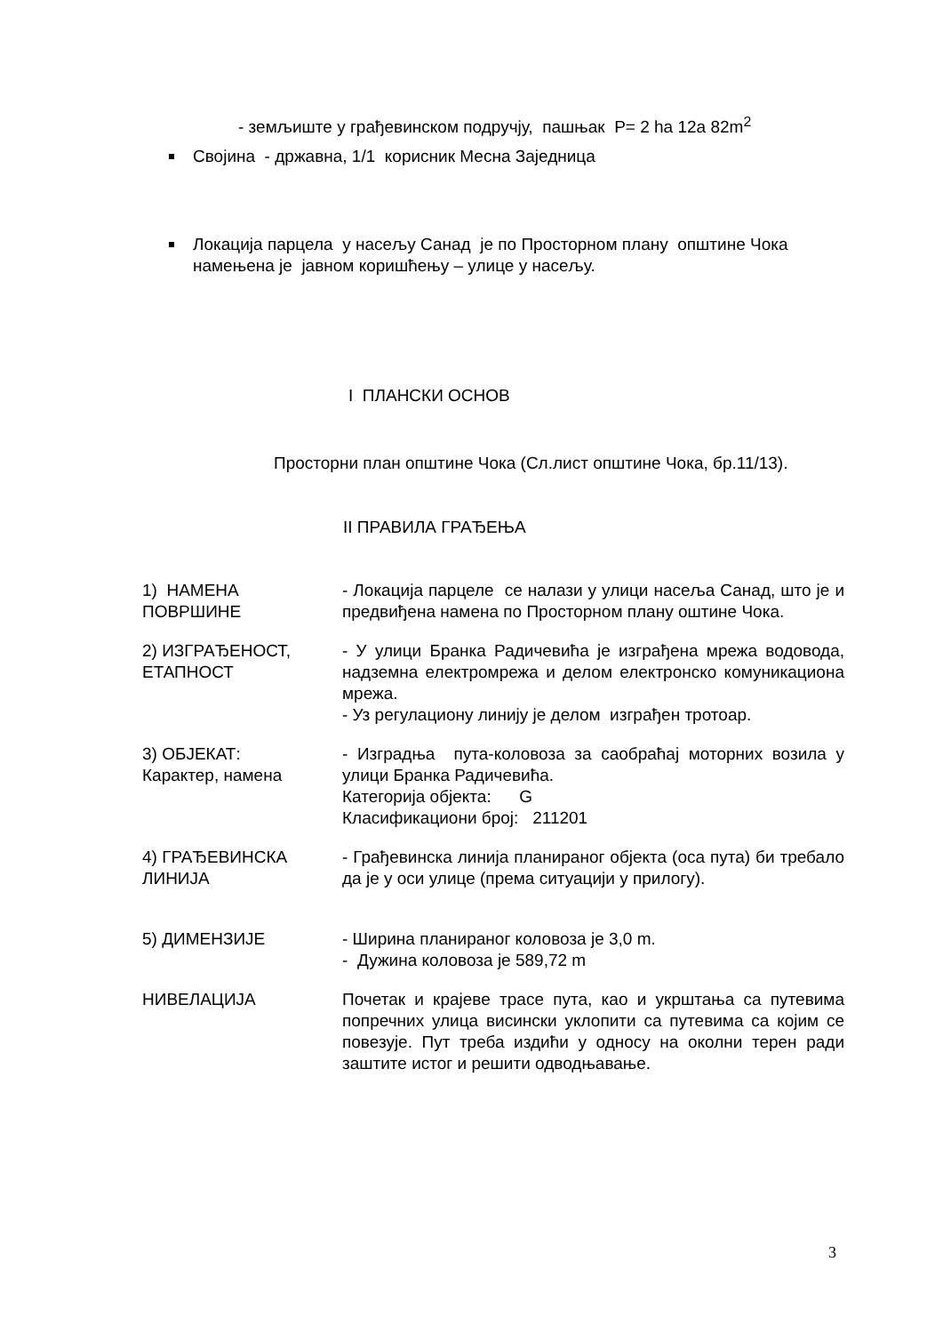- земљиште у грађевинском подручју, пашњак P= 2 ha 12a 82m<sup>2</sup>
Својина - државна, 1/1 корисник Месна Заједница
Локација парцела у насељу Санад је по Просторном плану општине Чока намењена је јавном коришћењу – улице у насељу.
I ПЛАНСКИ ОСНОВ
Просторни план општине Чока (Сл.лист општине Чока, бр.11/13).
II ПРАВИЛА ГРАЂЕЊА
| 1) НАМЕНА ПОВРШИНЕ | - Локација парцеле се налази у улици насеља Санад, што је и предвиђена намена по Просторном плану оштине Чока. |
| 2) ИЗГРАЂЕНОСТ, ЕТАПНОСТ | - У улици Бранка Радичевића је изграђена мрежа водовода, надземна електромрежа и делом електронско комуникациона мрежа. - Уз регулациону линију је делом изграђен тротоар. |
| 3) ОБЈЕКАТ: Карактер, намена | - Изградња пута-коловоза за саобраћај моторних возила у улици Бранка Радичевића. Категорија објекта: G Класификациони број: 211201 |
| 4) ГРАЂЕВИНСКА ЛИНИЈА | - Грађевинска линија планираног објекта (оса пута) би требало да је у оси улице (према ситуацији у прилогу). |
| 5) ДИМЕНЗИЈЕ | - Ширина планираног коловоза је 3,0 m. - Дужина коловоза је 589,72 m |
| НИВЕЛАЦИЈА | Почетак и крајеве трасе пута, као и укрштања са путевима попречних улица висински уклопити са путевима са којим се повезује. Пут треба издићи у односу на околни терен ради заштите истог и решити одводњавање. |
3